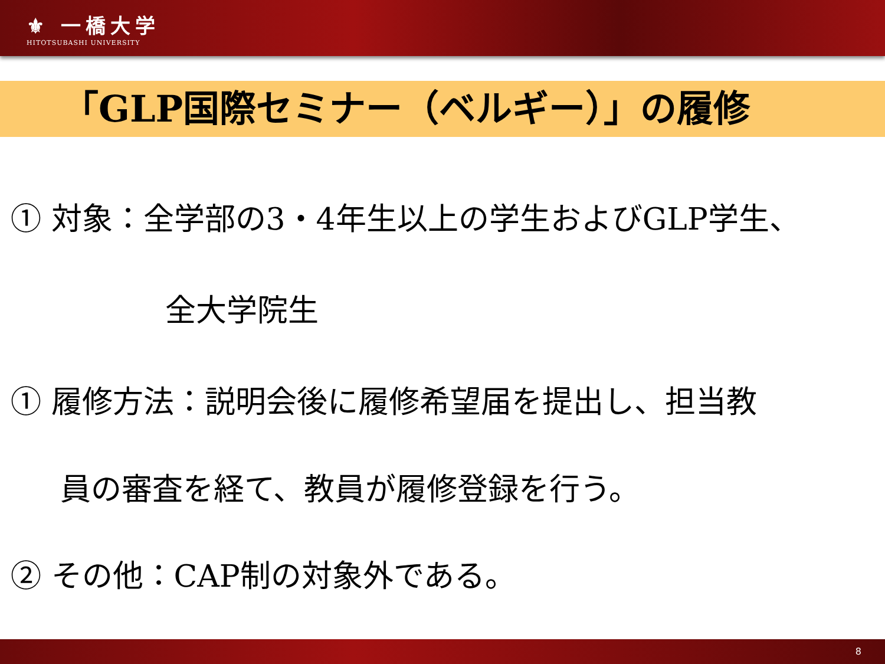⚜ 一橋大学
HITOTSUBASHI UNIVERSITY
「GLP国際セミナー（ベルギー）」の履修
① 対象：全学部の3・4年生以上の学生およびGLP学生、
全大学院生
① 履修方法：説明会後に履修希望届を提出し、担当教
員の審査を経て、教員が履修登録を行う。
② その他：CAP制の対象外である。
8